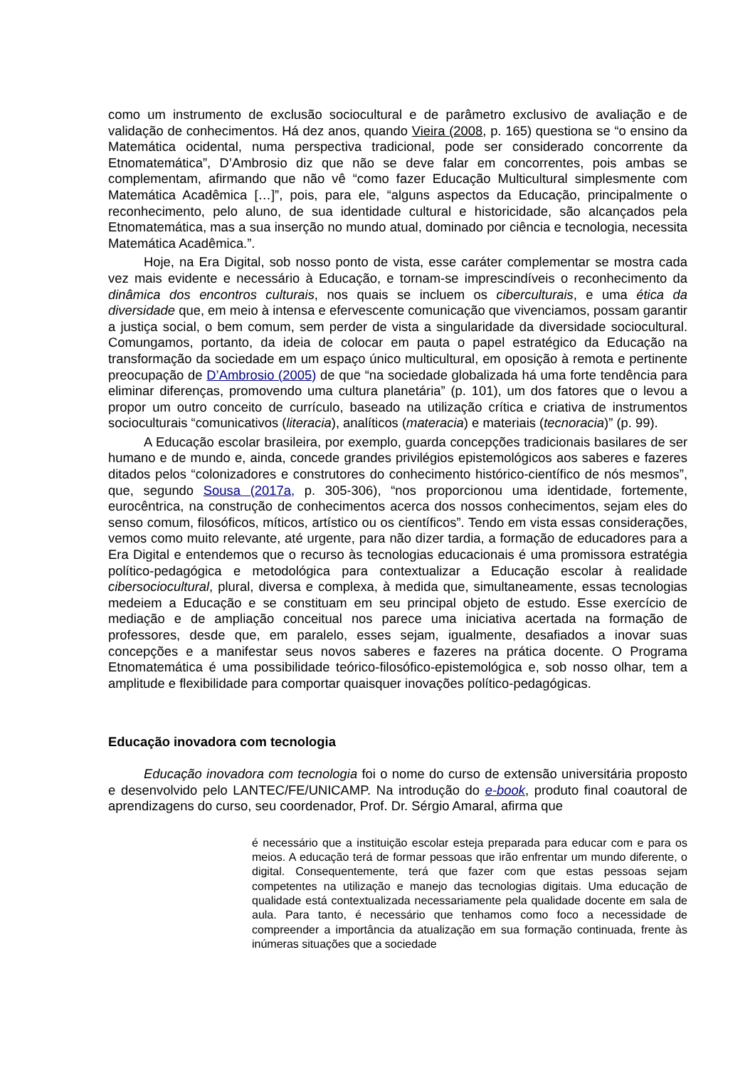como um instrumento de exclusão sociocultural e de parâmetro exclusivo de avaliação e de validação de conhecimentos. Há dez anos, quando Vieira (2008, p. 165) questiona se “o ensino da Matemática ocidental, numa perspectiva tradicional, pode ser considerado concorrente da Etnomatemática”, D’Ambrosio diz que não se deve falar em concorrentes, pois ambas se complementam, afirmando que não vê “como fazer Educação Multicultural simplesmente com Matemática Acadêmica […]”, pois, para ele, “alguns aspectos da Educação, principalmente o reconhecimento, pelo aluno, de sua identidade cultural e historicidade, são alcançados pela Etnomatemática, mas a sua inserção no mundo atual, dominado por ciência e tecnologia, necessita Matemática Acadêmica.”.
Hoje, na Era Digital, sob nosso ponto de vista, esse caráter complementar se mostra cada vez mais evidente e necessário à Educação, e tornam-se imprescindíveis o reconhecimento da dinâmica dos encontros culturais, nos quais se incluem os ciberculturais, e uma ética da diversidade que, em meio à intensa e efervescente comunicação que vivenciamos, possam garantir a justiça social, o bem comum, sem perder de vista a singularidade da diversidade sociocultural. Comungamos, portanto, da ideia de colocar em pauta o papel estratégico da Educação na transformação da sociedade em um espaço único multicultural, em oposição à remota e pertinente preocupação de D’Ambrosio (2005) de que “na sociedade globalizada há uma forte tendência para eliminar diferenças, promovendo uma cultura planetária” (p. 101), um dos fatores que o levou a propor um outro conceito de currículo, baseado na utilização crítica e criativa de instrumentos socioculturais “comunicativos (literacia), analíticos (materacia) e materiais (tecnoracia)” (p. 99).
A Educação escolar brasileira, por exemplo, guarda concepções tradicionais basilares de ser humano e de mundo e, ainda, concede grandes privilégios epistemológicos aos saberes e fazeres ditados pelos “colonizadores e construtores do conhecimento histórico-científico de nós mesmos”, que, segundo Sousa (2017a, p. 305-306), “nos proporcionou uma identidade, fortemente, eurocêntrica, na construção de conhecimentos acerca dos nossos conhecimentos, sejam eles do senso comum, filosóficos, míticos, artístico ou os científicos”. Tendo em vista essas considerações, vemos como muito relevante, até urgente, para não dizer tardia, a formação de educadores para a Era Digital e entendemos que o recurso às tecnologias educacionais é uma promissora estratégia político-pedagógica e metodológica para contextualizar a Educação escolar à realidade cibersociocultural, plural, diversa e complexa, à medida que, simultaneamente, essas tecnologias medeiem a Educação e se constituam em seu principal objeto de estudo. Esse exercício de mediação e de ampliação conceitual nos parece uma iniciativa acertada na formação de professores, desde que, em paralelo, esses sejam, igualmente, desafiados a inovar suas concepções e a manifestar seus novos saberes e fazeres na prática docente. O Programa Etnomatemática é uma possibilidade teórico-filosófico-epistemológica e, sob nosso olhar, tem a amplitude e flexibilidade para comportar quaisquer inovações político-pedagógicas.
Educação inovadora com tecnologia
Educação inovadora com tecnologia foi o nome do curso de extensão universitária proposto e desenvolvido pelo LANTEC/FE/UNICAMP. Na introdução do e-book, produto final coautoral de aprendizagens do curso, seu coordenador, Prof. Dr. Sérgio Amaral, afirma que
é necessário que a instituição escolar esteja preparada para educar com e para os meios. A educação terá de formar pessoas que irão enfrentar um mundo diferente, o digital. Consequentemente, terá que fazer com que estas pessoas sejam competentes na utilização e manejo das tecnologias digitais. Uma educação de qualidade está contextualizada necessariamente pela qualidade docente em sala de aula. Para tanto, é necessário que tenhamos como foco a necessidade de compreender a importância da atualização em sua formação continuada, frente às inúmeras situações que a sociedade